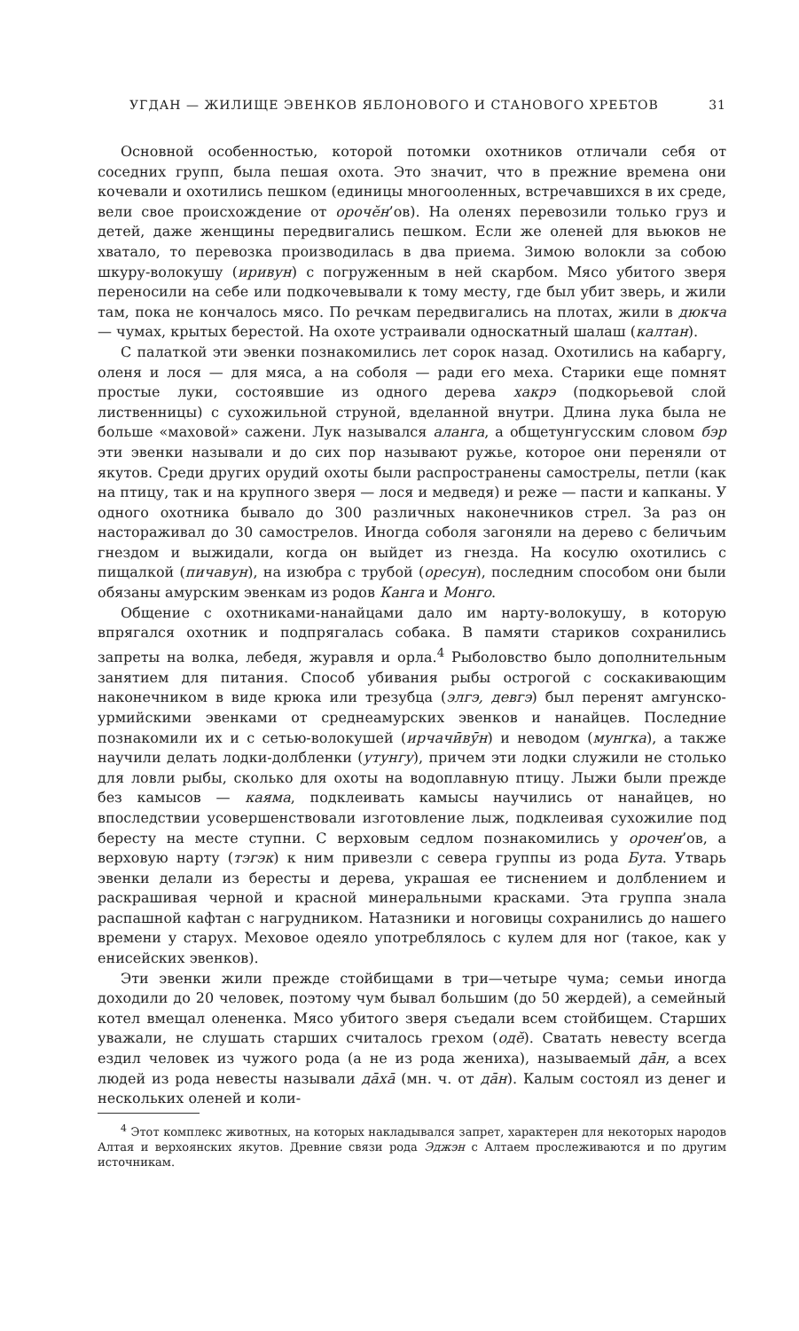УГДАН — ЖИЛИЩЕ ЭВЕНКОВ ЯБЛОНОВОГО И СТАНОВОГО ХРЕБТОВ 31
Основной особенностью, которой потомки охотников отличали себя от соседних групп, была пешая охота. Это значит, что в прежние времена они кочевали и охотились пешком (единицы многооленных, встречавшихся в их среде, вели свое происхождение от орочӗн’ов). На оленях перевозили только груз и детей, даже женщины передвигались пешком. Если же оленей для вьюков не хватало, то перевозка производилась в два приема. Зимою волокли за собою шкуру-волокушу (иривун) с погруженным в ней скарбом. Мясо убитого зверя переносили на себе или подкочевывали к тому месту, где был убит зверь, и жили там, пока не кончалось мясо. По речкам передвигались на плотах, жили в дюкча — чумах, крытых берестой. На охоте устраивали односкатный шалаш (калтан).
С палаткой эти эвенки познакомились лет сорок назад. Охотились на кабаргу, оленя и лося — для мяса, а на соболя — ради его меха. Старики еще помнят простые луки, состоявшие из одного дерева хакрэ (подкорьевой слой лиственницы) с сухожильной струной, вделанной внутри. Длина лука была не больше «маховой» сажени. Лук назывался аланга, а общетунгусским словом бэр эти эвенки называли и до сих пор называют ружье, которое они переняли от якутов. Среди других орудий охоты были распространены самострелы, петли (как на птицу, так и на крупного зверя — лося и медведя) и реже — пасти и капканы. У одного охотника бывало до 300 различных наконечников стрел. За раз он насторaживал до 30 самострелов. Иногда соболя загоняли на дерево с беличьим гнездом и выжидали, когда он выйдет из гнезда. На косулю охотились с пищалкой (пичавун), на изюбра с трубой (оресун), последним способом они были обязаны амурским эвенкам из родов Канга и Монго.
Общение с охотниками-нанайцами дало им нарту-волокушу, в которую впрягался охотник и подпрягалась собака. В памяти стариков сохранились запреты на волка, лебедя, журавля и орла.<sup>4</sup> Рыболовство было дополнительным занятием для питания. Способ убивания рыбы острогой с соскакивающим наконечником в виде крюка или трезубца (элгэ, девгэ) был перенят амгунско-урмийскими эвенками от среднеамурских эвенков и нанайцев. Последние познакомили их и с сетью-волокушей (ирчачӣвӯн) и неводом (мунгка), а также научили делать лодки-долбленки (утунгу), причем эти лодки служили не столько для ловли рыбы, сколько для охоты на водоплавную птицу. Лыжи были прежде без камысов — каяма, подклеивать камысы научились от нанайцев, но впоследствии усовершенствовали изготовление лыж, подклеивая сухожилие под бересту на месте ступни. С верховым седлом познакомились у орочен’ов, а верховую нарту (тэгэк) к ним привезли с севера группы из рода Бута. Утварь эвенки делали из бересты и дерева, украшая ее тиснением и долблением и раскрашивая черной и красной минеральными красками. Эта группа знала распашной кафтан с нагрудником. Натазники и ноговицы сохранились до нашего времени у старух. Меховое одеяло употреблялось с кулем для ног (такое, как у енисейских эвенков).
Эти эвенки жили прежде стойбищами в три—четыре чума; семьи иногда доходили до 20 человек, поэтому чум бывал большим (до 50 жердей), а семейный котел вмещал олененка. Мясо убитого зверя съедали всем стойбищем. Старших уважали, не слушать старших считалось грехом (одӗ). Сватать невесту всегда ездил человек из чужого рода (а не из рода жениха), называемый дāн, а всех людей из рода невесты называли дāхā (мн. ч. от дāн). Калым состоял из денег и нескольких оленей и коли-
<sup>4</sup> Этот комплекс животных, на которых накладывался запрет, характерен для некоторых народов Алтая и верхоянских якутов. Древние связи рода Эджэн с Алтаем прослеживаются и по другим источникам.